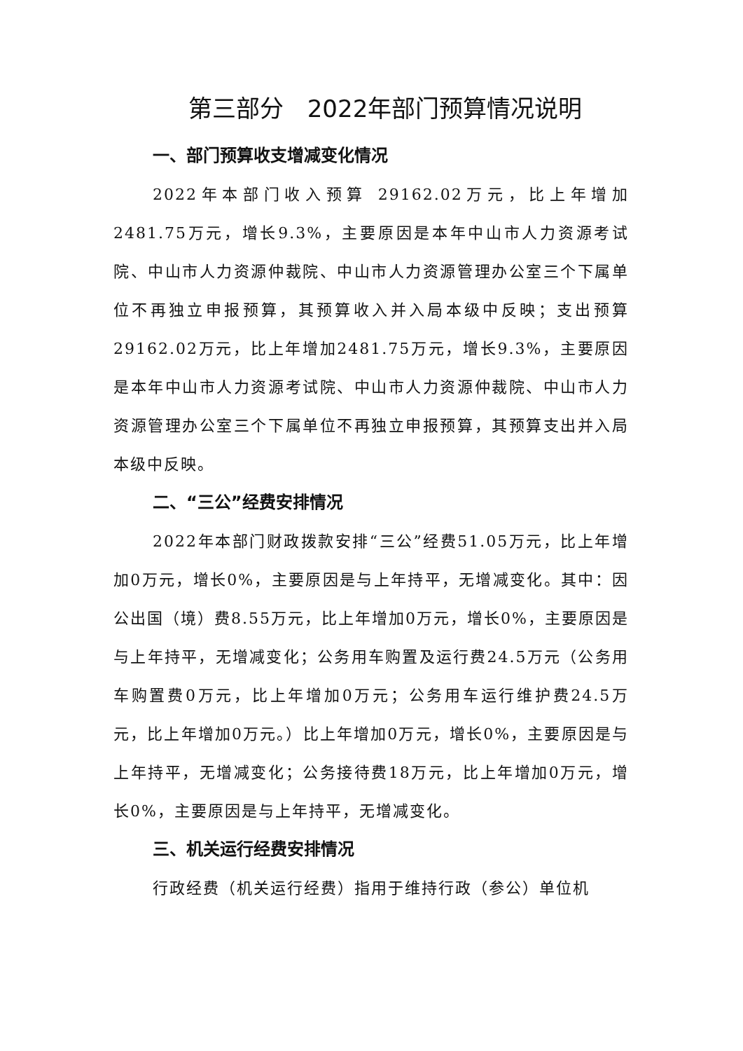第三部分　2022年部门预算情况说明
一、部门预算收支增减变化情况
2022年本部门收入预算 29162.02万元，比上年增加2481.75万元，增长9.3%，主要原因是本年中山市人力资源考试院、中山市人力资源仲裁院、中山市人力资源管理办公室三个下属单位不再独立申报预算，其预算收入并入局本级中反映；支出预算29162.02万元，比上年增加2481.75万元，增长9.3%，主要原因是本年中山市人力资源考试院、中山市人力资源仲裁院、中山市人力资源管理办公室三个下属单位不再独立申报预算，其预算支出并入局本级中反映。
二、“三公”经费安排情况
2022年本部门财政拨款安排“三公”经费51.05万元，比上年增加0万元，增长0%，主要原因是与上年持平，无增减变化。其中：因公出国（境）费8.55万元，比上年增加0万元，增长0%，主要原因是与上年持平，无增减变化；公务用车购置及运行费24.5万元（公务用车购置费0万元，比上年增加0万元；公务用车运行维护费24.5万元，比上年增加0万元。）比上年增加0万元，增长0%，主要原因是与上年持平，无增减变化；公务接待费18万元，比上年增加0万元，增长0%，主要原因是与上年持平，无增减变化。
三、机关运行经费安排情况
行政经费（机关运行经费）指用于维持行政（参公）单位机